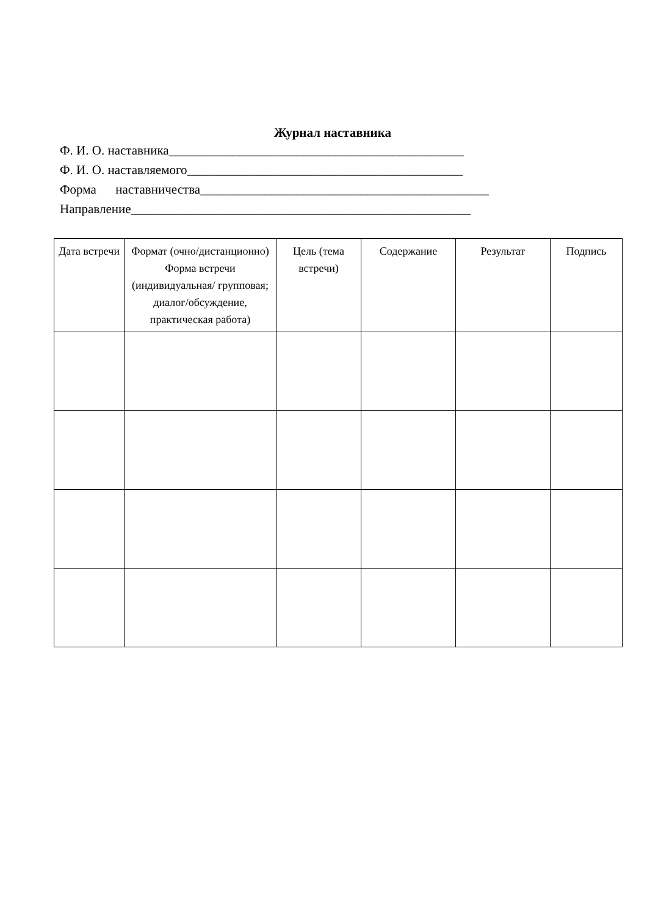Журнал наставника
Ф. И. О. наставника______________________________________________
Ф. И. О. наставляемого___________________________________________
Форма наставничества_____________________________________________
Направление_____________________________________________________
| Дата встречи | Формат (очно/дистанционно) Форма встречи (индивидуальная/ групповая; диалог/обсуждение, практическая работа) | Цель (тема встречи) | Содержание | Результат | Подпись |
| --- | --- | --- | --- | --- | --- |